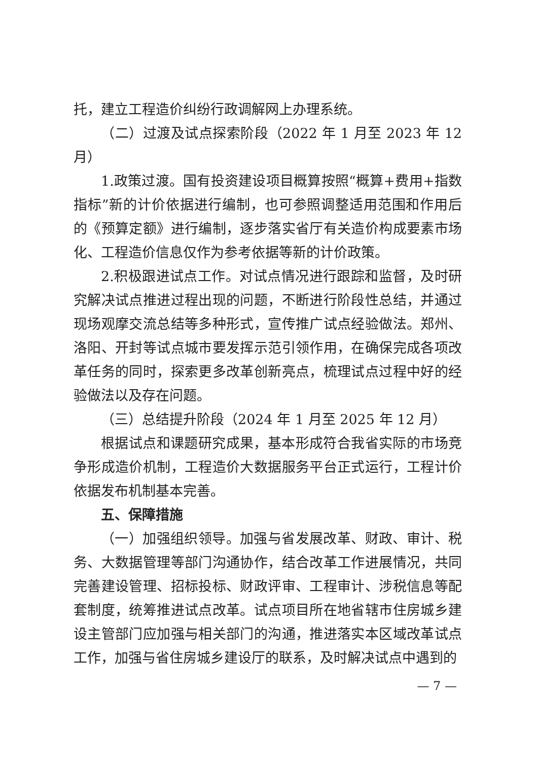托，建立工程造价纠纷行政调解网上办理系统。
（二）过渡及试点探索阶段（2022 年 1 月至 2023 年 12 月）
1.政策过渡。国有投资建设项目概算按照“概算+费用+指数指标”新的计价依据进行编制，也可参照调整适用范围和作用后的《预算定额》进行编制，逐步落实省厅有关造价构成要素市场化、工程造价信息仅作为参考依据等新的计价政策。
2.积极跟进试点工作。对试点情况进行跟踪和监督，及时研究解决试点推进过程出现的问题，不断进行阶段性总结，并通过现场观摩交流总结等多种形式，宣传推广试点经验做法。郑州、洛阳、开封等试点城市要发挥示范引领作用，在确保完成各项改革任务的同时，探索更多改革创新亮点，梳理试点过程中好的经验做法以及存在问题。
（三）总结提升阶段（2024 年 1 月至 2025 年 12 月）
根据试点和课题研究成果，基本形成符合我省实际的市场竞争形成造价机制，工程造价大数据服务平台正式运行，工程计价依据发布机制基本完善。
五、保障措施
（一）加强组织领导。加强与省发展改革、财政、审计、税务、大数据管理等部门沟通协作，结合改革工作进展情况，共同完善建设管理、招标投标、财政评审、工程审计、涉税信息等配套制度，统筹推进试点改革。试点项目所在地省辖市住房城乡建设主管部门应加强与相关部门的沟通，推进落实本区域改革试点工作，加强与省住房城乡建设厅的联系，及时解决试点中遇到的
— 7 —